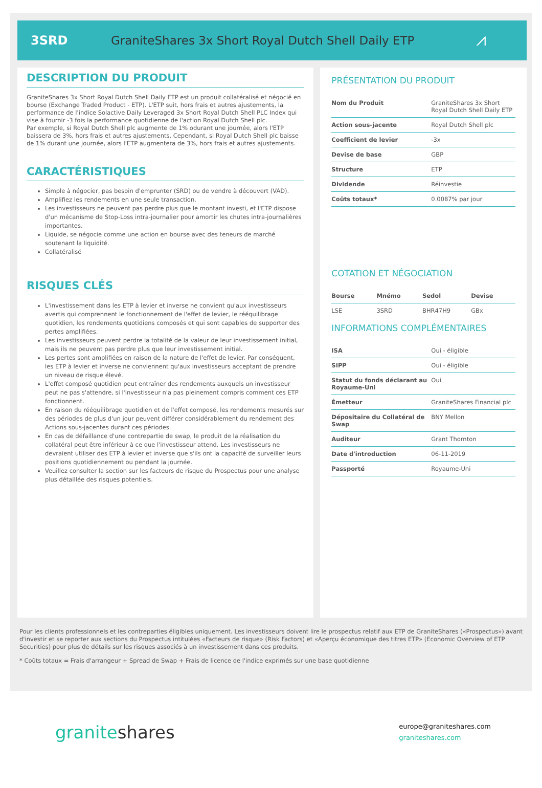3SRD
GraniteShares 3x Short Royal Dutch Shell Daily ETP
⩘
DESCRIPTION DU PRODUIT
GraniteShares 3x Short Royal Dutch Shell Daily ETP est un produit collatéralisé et négocié en bourse (Exchange Traded Product - ETP). L'ETP suit, hors frais et autres ajustements, la performance de l'indice Solactive Daily Leveraged 3x Short Royal Dutch Shell PLC Index qui vise à fournir -3 fois la performance quotidienne de l'action Royal Dutch Shell plc.
Par exemple, si Royal Dutch Shell plc augmente de 1% odurant une journée, alors l'ETP baissera de 3%, hors frais et autres ajustements. Cependant, si Royal Dutch Shell plc baisse de 1% durant une journée, alors l'ETP augmentera de 3%, hors frais et autres ajustements.
CARACTÉRISTIQUES
Simple à négocier, pas besoin d'emprunter (SRD) ou de vendre à découvert (VAD).
Amplifiez les rendements en une seule transaction.
Les investisseurs ne peuvent pas perdre plus que le montant investi, et l'ETP dispose d'un mécanisme de Stop-Loss intra-journalier pour amortir les chutes intra-journalières importantes.
Liquide, se négocie comme une action en bourse avec des teneurs de marché soutenant la liquidité.
Collatéralisé
RISQUES CLÉS
L'investissement dans les ETP à levier et inverse ne convient qu'aux investisseurs avertis qui comprennent le fonctionnement de l'effet de levier, le rééquilibrage quotidien, les rendements quotidiens composés et qui sont capables de supporter des pertes amplifiées.
Les investisseurs peuvent perdre la totalité de la valeur de leur investissement initial, mais ils ne peuvent pas perdre plus que leur investissement initial.
Les pertes sont amplifiées en raison de la nature de l'effet de levier. Par conséquent, les ETP à levier et inverse ne conviennent qu'aux investisseurs acceptant de prendre un niveau de risque élevé.
L'effet composé quotidien peut entraîner des rendements auxquels un investisseur peut ne pas s'attendre, si l'investisseur n'a pas pleinement compris comment ces ETP fonctionnent.
En raison du rééquilibrage quotidien et de l'effet composé, les rendements mesurés sur des périodes de plus d'un jour peuvent différer considérablement du rendement des Actions sous-jacentes durant ces périodes.
En cas de défaillance d'une contrepartie de swap, le produit de la réalisation du collatéral peut être inférieur à ce que l'investisseur attend. Les investisseurs ne devraient utiliser des ETP à levier et inverse que s'ils ont la capacité de surveiller leurs positions quotidiennement ou pendant la journée.
Veuillez consulter la section sur les facteurs de risque du Prospectus pour une analyse plus détaillée des risques potentiels.
PRÉSENTATION DU PRODUIT
| Nom du Produit | GraniteShares 3x Short Royal Dutch Shell Daily ETP |
| Action sous-jacente | Royal Dutch Shell plc |
| Coefficient de levier | -3x |
| Devise de base | GBP |
| Structure | ETP |
| Dividende | Réinvestie |
| Coûts totaux* | 0.0087% par jour |
COTATION ET NÉGOCIATION
| Bourse | Mnémo | Sedol | Devise |
| --- | --- | --- | --- |
| LSE | 3SRD | BHR47H9 | GBx |
INFORMATIONS COMPLÉMENTAIRES
| ISA | Oui - éligible |
| SIPP | Oui - éligible |
| Statut du fonds déclarant au Royaume-Uni | Oui |
| Émetteur | GraniteShares Financial plc |
| Dépositaire du Collatéral de Swap | BNY Mellon |
| Auditeur | Grant Thornton |
| Date d'introduction | 06-11-2019 |
| Passporté | Royaume-Uni |
Pour les clients professionnels et les contreparties éligibles uniquement. Les investisseurs doivent lire le prospectus relatif aux ETP de GraniteShares («Prospectus») avant d'investir et se reporter aux sections du Prospectus intitulées «Facteurs de risque» (Risk Factors) et «Aperçu économique des titres ETP» (Economic Overview of ETP Securities) pour plus de détails sur les risques associés à un investissement dans ces produits.
* Coûts totaux = Frais d'arrangeur + Spread de Swap + Frais de licence de l'indice exprimés sur une base quotidienne
graniteshares
europe@graniteshares.com
graniteshares.com